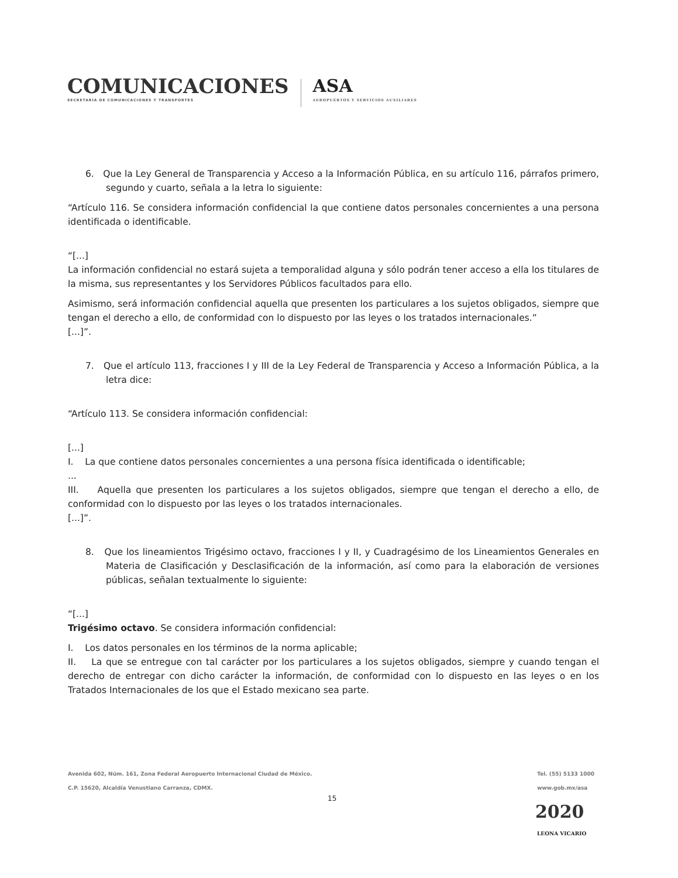COMUNICACIONES
SECRETARÍA DE COMUNICACIONES Y TRANSPORTES
ASA
AEROPUERTOS Y SERVICIOS AUXILIARES
6. Que la Ley General de Transparencia y Acceso a la Información Pública, en su artículo 116, párrafos primero, segundo y cuarto, señala a la letra lo siguiente:
“Artículo 116. Se considera información confidencial la que contiene datos personales concernientes a una persona identificada o identificable.
“[...]
La información confidencial no estará sujeta a temporalidad alguna y sólo podrán tener acceso a ella los titulares de la misma, sus representantes y los Servidores Públicos facultados para ello.
Asimismo, será información confidencial aquella que presenten los particulares a los sujetos obligados, siempre que tengan el derecho a ello, de conformidad con lo dispuesto por las leyes o los tratados internacionales.”
[...]”.
7. Que el artículo 113, fracciones I y III de la Ley Federal de Transparencia y Acceso a Información Pública, a la letra dice:
“Artículo 113. Se considera información confidencial:
[...]
I. La que contiene datos personales concernientes a una persona física identificada o identificable;
...
III. Aquella que presenten los particulares a los sujetos obligados, siempre que tengan el derecho a ello, de conformidad con lo dispuesto por las leyes o los tratados internacionales.
[...]”.
8. Que los lineamientos Trigésimo octavo, fracciones I y II, y Cuadragésimo de los Lineamientos Generales en Materia de Clasificación y Desclasificación de la información, así como para la elaboración de versiones públicas, señalan textualmente lo siguiente:
“[...]
Trigésimo octavo. Se considera información confidencial:
I. Los datos personales en los términos de la norma aplicable;
II. La que se entregue con tal carácter por los particulares a los sujetos obligados, siempre y cuando tengan el derecho de entregar con dicho carácter la información, de conformidad con lo dispuesto en las leyes o en los Tratados Internacionales de los que el Estado mexicano sea parte.
Avenida 602, Núm. 161, Zona Federal Aeropuerto Internacional Ciudad de México.
C.P. 15620, Alcaldía Venustiano Carranza, CDMX.
Tel. (55) 5133 1000
www.gob.mx/asa
15
2020
LEONA VICARIO